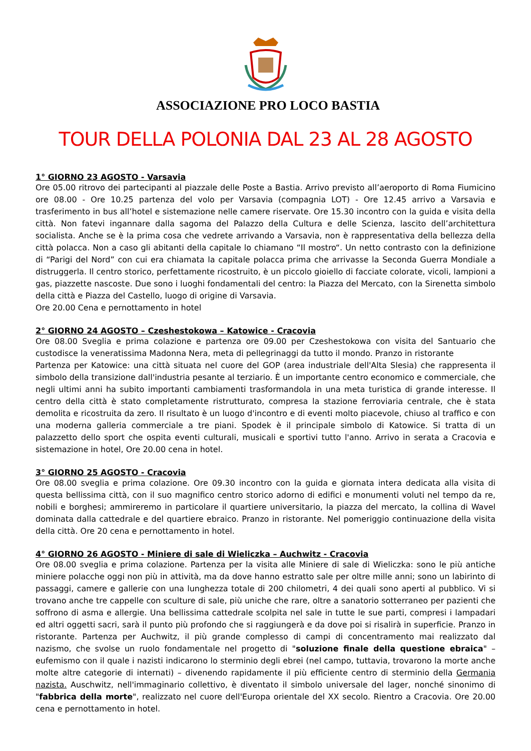ASSOCIAZIONE PRO LOCO BASTIA
TOUR DELLA POLONIA DAL 23 AL 28 AGOSTO
1° GIORNO 23 AGOSTO - Varsavia
Ore 05.00 ritrovo dei partecipanti al piazzale delle Poste a Bastia. Arrivo previsto all’aeroporto di Roma Fiumicino ore 08.00 - Ore 10.25 partenza del volo per Varsavia (compagnia LOT) - Ore 12.45 arrivo a Varsavia e trasferimento in bus all’hotel e sistemazione nelle camere riservate. Ore 15.30 incontro con la guida e visita della città. Non fatevi ingannare dalla sagoma del Palazzo della Cultura e delle Scienza, lascito dell’architettura socialista. Anche se è la prima cosa che vedrete arrivando a Varsavia, non è rappresentativa della bellezza della città polacca. Non a caso gli abitanti della capitale lo chiamano “Il mostro“. Un netto contrasto con la definizione di “Parigi del Nord” con cui era chiamata la capitale polacca prima che arrivasse la Seconda Guerra Mondiale a distruggerla. Il centro storico, perfettamente ricostruito, è un piccolo gioiello di facciate colorate, vicoli, lampioni a gas, piazzette nascoste. Due sono i luoghi fondamentali del centro: la Piazza del Mercato, con la Sirenetta simbolo della città e Piazza del Castello, luogo di origine di Varsavia.
Ore 20.00 Cena e pernottamento in hotel
2° GIORNO 24 AGOSTO – Czeshestokowa – Katowice - Cracovia
Ore 08.00 Sveglia e prima colazione e partenza ore 09.00 per Czeshestokowa con visita del Santuario che custodisce la veneratissima Madonna Nera, meta di pellegrinaggi da tutto il mondo. Pranzo in ristorante
Partenza per Katowice: una città situata nel cuore del GOP (area industriale dell'Alta Slesia) che rappresenta il simbolo della transizione dall'industria pesante al terziario. È un importante centro economico e commerciale, che negli ultimi anni ha subito importanti cambiamenti trasformandola in una meta turistica di grande interesse. Il centro della città è stato completamente ristrutturato, compresa la stazione ferroviaria centrale, che è stata demolita e ricostruita da zero. Il risultato è un luogo d'incontro e di eventi molto piacevole, chiuso al traffico e con una moderna galleria commerciale a tre piani. Spodek è il principale simbolo di Katowice. Si tratta di un palazzetto dello sport che ospita eventi culturali, musicali e sportivi tutto l'anno. Arrivo in serata a Cracovia e sistemazione in hotel, Ore 20.00 cena in hotel.
3° GIORNO 25 AGOSTO - Cracovia
Ore 08.00 sveglia e prima colazione. Ore 09.30 incontro con la guida e giornata intera dedicata alla visita di questa bellissima città, con il suo magnifico centro storico adorno di edifici e monumenti voluti nel tempo da re, nobili e borghesi; ammireremo in particolare il quartiere universitario, la piazza del mercato, la collina di Wavel dominata dalla cattedrale e del quartiere ebraico. Pranzo in ristorante. Nel pomeriggio continuazione della visita della città. Ore 20 cena e pernottamento in hotel.
4° GIORNO 26 AGOSTO - Miniere di sale di Wieliczka – Auchwitz - Cracovia
Ore 08.00 sveglia e prima colazione. Partenza per la visita alle Miniere di sale di Wieliczka: sono le più antiche miniere polacche oggi non più in attività, ma da dove hanno estratto sale per oltre mille anni; sono un labirinto di passaggi, camere e gallerie con una lunghezza totale di 200 chilometri, 4 dei quali sono aperti al pubblico. Vi si trovano anche tre cappelle con sculture di sale, più uniche che rare, oltre a sanatorio sotterraneo per pazienti che soffrono di asma e allergie. Una bellissima cattedrale scolpita nel sale in tutte le sue parti, compresi i lampadari ed altri oggetti sacri, sarà il punto più profondo che si raggiungerà e da dove poi si risalirà in superficie. Pranzo in ristorante. Partenza per Auchwitz, il più grande complesso di campi di concentramento mai realizzato dal nazismo, che svolse un ruolo fondamentale nel progetto di "soluzione finale della questione ebraica" – eufemismo con il quale i nazisti indicarono lo sterminio degli ebrei (nel campo, tuttavia, trovarono la morte anche molte altre categorie di internati) – divenendo rapidamente il più efficiente centro di sterminio della Germania nazista. Auschwitz, nell'immaginario collettivo, è diventato il simbolo universale del lager, nonché sinonimo di "fabbrica della morte", realizzato nel cuore dell'Europa orientale del XX secolo. Rientro a Cracovia. Ore 20.00 cena e pernottamento in hotel.